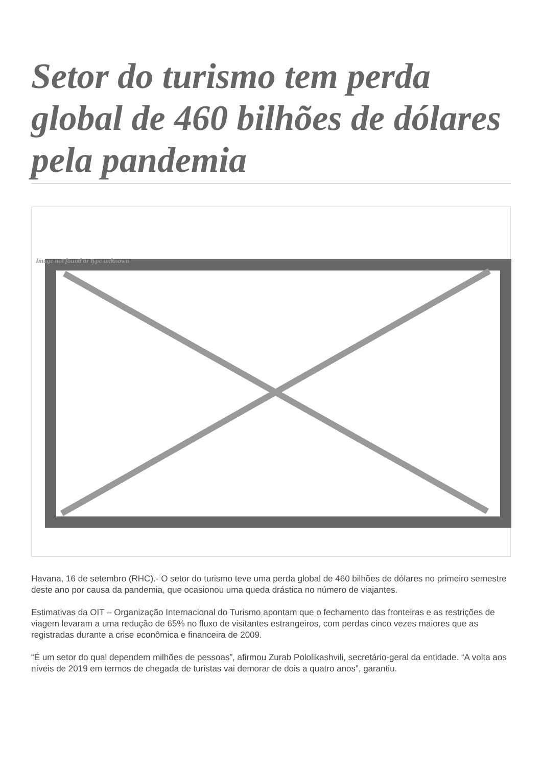Setor do turismo tem perda global de 460 bilhões de dólares pela pandemia
Image not found or type unknown
Havana, 16 de setembro (RHC).- O setor do turismo teve uma perda global de 460 bilhões de dólares no primeiro semestre deste ano por causa da pandemia, que ocasionou uma queda drástica no número de viajantes.
Estimativas da OIT – Organização Internacional do Turismo apontam que o fechamento das fronteiras e as restrições de viagem levaram a uma redução de 65% no fluxo de visitantes estrangeiros, com perdas cinco vezes maiores que as registradas durante a crise econômica e financeira de 2009.
“É um setor do qual dependem milhões de pessoas”, afirmou Zurab Pololikashvili, secretário-geral da entidade. “A volta aos níveis de 2019 em termos de chegada de turistas vai demorar de dois a quatro anos”, garantiu.